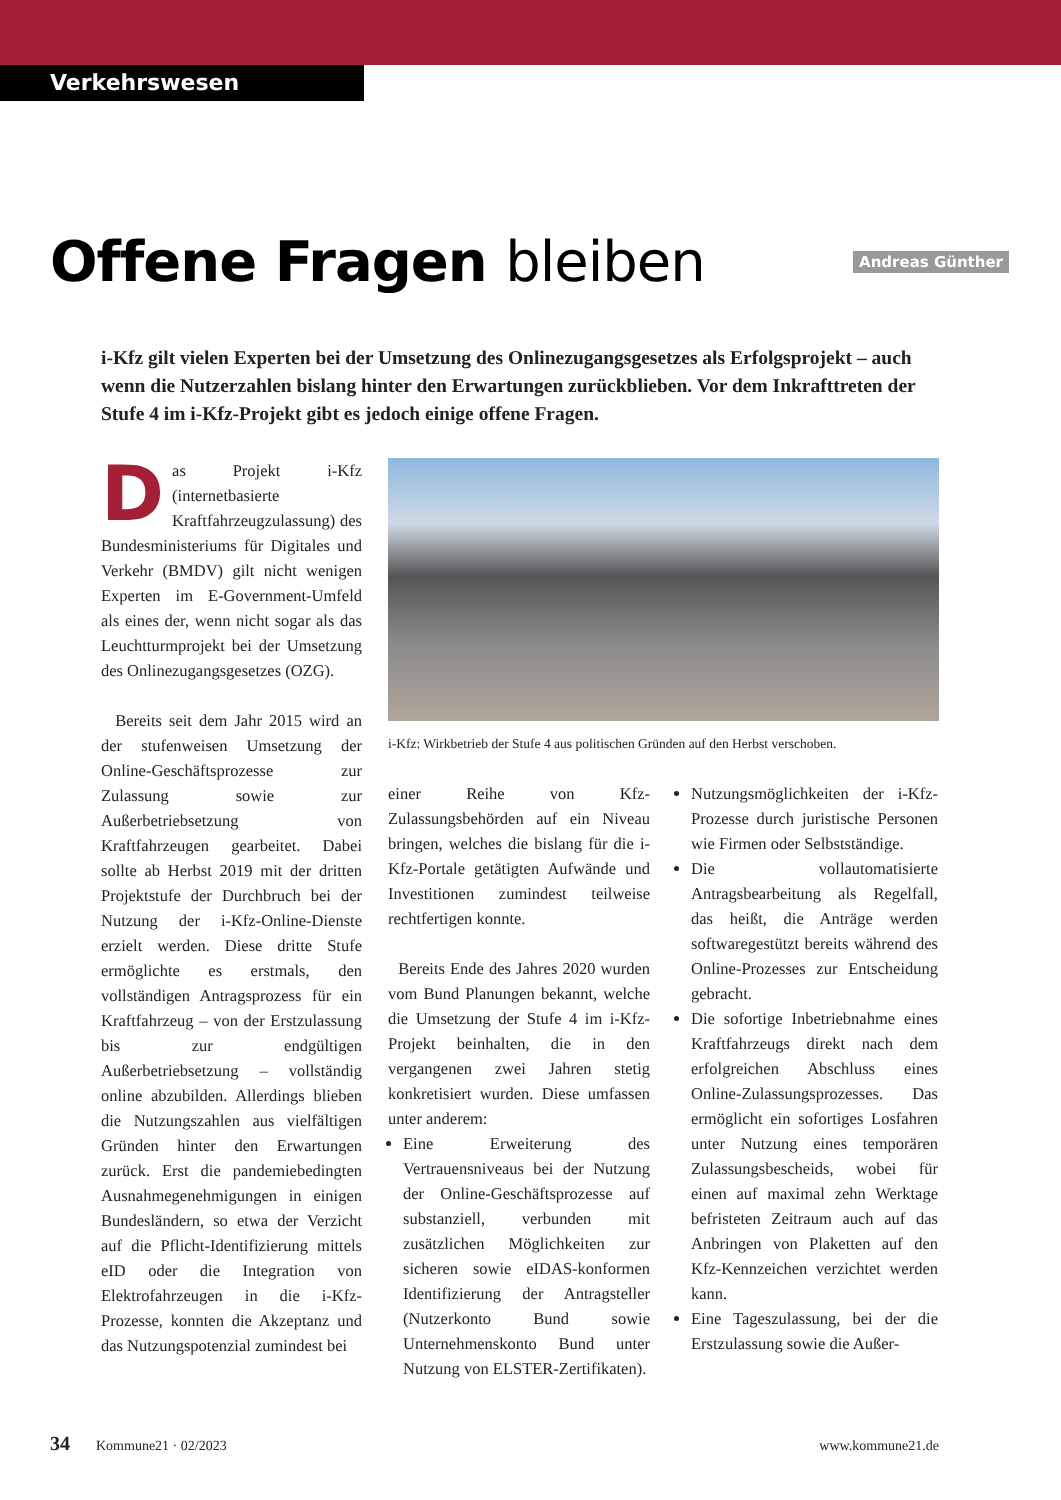Verkehrswesen
Offene Fragen bleiben
Andreas Günther
i-Kfz gilt vielen Experten bei der Umsetzung des Onlinezugangsgesetzes als Erfolgsprojekt – auch wenn die Nutzerzahlen bislang hinter den Erwartungen zurückblieben. Vor dem Inkrafttreten der Stufe 4 im i-Kfz-Projekt gibt es jedoch einige offene Fragen.
Das Projekt i-Kfz (internetbasierte Kraftfahrzeugzulassung) des Bundesministeriums für Digitales und Verkehr (BMDV) gilt nicht wenigen Experten im E-Government-Umfeld als eines der, wenn nicht sogar als das Leuchtturmprojekt bei der Umsetzung des Onlinezugangsgesetzes (OZG).
Bereits seit dem Jahr 2015 wird an der stufenweisen Umsetzung der Online-Geschäftsprozesse zur Zulassung sowie zur Außerbetriebsetzung von Kraftfahrzeugen gearbeitet. Dabei sollte ab Herbst 2019 mit der dritten Projektstufe der Durchbruch bei der Nutzung der i-Kfz-Online-Dienste erzielt werden. Diese dritte Stufe ermöglichte es erstmals, den vollständigen Antragsprozess für ein Kraftfahrzeug – von der Erstzulassung bis zur endgültigen Außerbetriebsetzung – vollständig online abzubilden. Allerdings blieben die Nutzungszahlen aus vielfältigen Gründen hinter den Erwartungen zurück. Erst die pandemiebedingten Ausnahmegenehmigungen in einigen Bundesländern, so etwa der Verzicht auf die Pflicht-Identifizierung mittels eID oder die Integration von Elektrofahrzeugen in die i-Kfz-Prozesse, konnten die Akzeptanz und das Nutzungspotenzial zumindest bei
i-Kfz: Wirkbetrieb der Stufe 4 aus politischen Gründen auf den Herbst verschoben.
einer Reihe von Kfz-Zulassungsbehörden auf ein Niveau bringen, welches die bislang für die i-Kfz-Portale getätigten Aufwände und Investitionen zumindest teilweise rechtfertigen konnte.
Bereits Ende des Jahres 2020 wurden vom Bund Planungen bekannt, welche die Umsetzung der Stufe 4 im i-Kfz-Projekt beinhalten, die in den vergangenen zwei Jahren stetig konkretisiert wurden. Diese umfassen unter anderem:
Eine Erweiterung des Vertrauensniveaus bei der Nutzung der Online-Geschäftsprozesse auf substanziell, verbunden mit zusätzlichen Möglichkeiten zur sicheren sowie eIDAS-konformen Identifizierung der Antragsteller (Nutzerkonto Bund sowie Unternehmenskonto Bund unter Nutzung von ELSTER-Zertifikaten).
Nutzungsmöglichkeiten der i-Kfz-Prozesse durch juristische Personen wie Firmen oder Selbstständige.
Die vollautomatisierte Antragsbearbeitung als Regelfall, das heißt, die Anträge werden softwaregestützt bereits während des Online-Prozesses zur Entscheidung gebracht.
Die sofortige Inbetriebnahme eines Kraftfahrzeugs direkt nach dem erfolgreichen Abschluss eines Online-Zulassungsprozesses. Das ermöglicht ein sofortiges Losfahren unter Nutzung eines temporären Zulassungsbescheids, wobei für einen auf maximal zehn Werktage befristeten Zeitraum auch auf das Anbringen von Plaketten auf den Kfz-Kennzeichen verzichtet werden kann.
Eine Tageszulassung, bei der die Erstzulassung sowie die Außer-
34 Kommune21 · 02/2023 www.kommune21.de